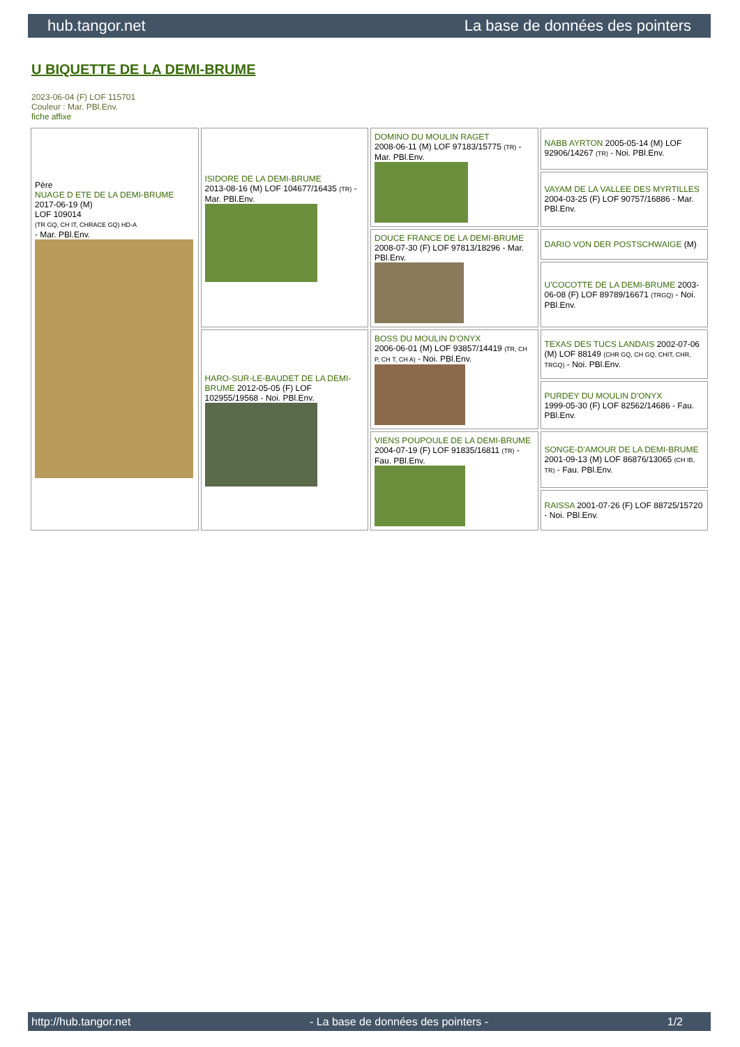hub.tangor.net La base de données des pointers
U BIQUETTE DE LA DEMI-BRUME
2023-06-04 (F) LOF 115701
Couleur : Mar. PBl.Env.
fiche affixe
| Père NUAGE D ETE DE LA DEMI-BRUME 2017-06-19 (M) LOF 109014 (TR GQ, CH IT, CHRACE GQ) HD-A - Mar. PBl.Env. | ISIDORE DE LA DEMI-BRUME 2013-08-16 (M) LOF 104677/16435 (TR) - Mar. PBl.Env. | DOMINO DU MOULIN RAGET 2008-06-11 (M) LOF 97183/15775 (TR) - Mar. PBl.Env. | NABB AYRTON 2005-05-14 (M) LOF 92906/14267 (TR) - Noi. PBl.Env. |
| | | | VAYAM DE LA VALLEE DES MYRTILLES 2004-03-25 (F) LOF 90757/16886 - Mar. PBl.Env. |
| | | DOUCE FRANCE DE LA DEMI-BRUME 2008-07-30 (F) LOF 97813/18296 - Mar. PBl.Env. | DARIO VON DER POSTSCHWAIGE (M) |
| | | | U'COCOTTE DE LA DEMI-BRUME 2003-06-08 (F) LOF 89789/16671 (TRGQ) - Noi. PBl.Env. |
| | HARO-SUR-LE-BAUDET DE LA DEMI-BRUME 2012-05-05 (F) LOF 102955/19568 - Noi. PBl.Env. | BOSS DU MOULIN D'ONYX 2006-06-01 (M) LOF 93857/14419 (TR, CH P, CH T, CH A) - Noi. PBl.Env. | TEXAS DES TUCS LANDAIS 2002-07-06 (M) LOF 88149 (CHR GQ, CH GQ, CHIT, CHR, TRGQ) - Noi. PBl.Env. |
| | | | PURDEY DU MOULIN D'ONYX 1999-05-30 (F) LOF 82562/14686 - Fau. PBl.Env. |
| | | VIENS POUPOULE DE LA DEMI-BRUME 2004-07-19 (F) LOF 91835/16811 (TR) - Fau. PBl.Env. | SONGE-D'AMOUR DE LA DEMI-BRUME 2001-09-13 (M) LOF 86876/13065 (CH IB, TR) - Fau. PBl.Env. |
| | | | RAISSA 2001-07-26 (F) LOF 88725/15720 - Noi. PBl.Env. |
http://hub.tangor.net - La base de données des pointers - 1/2